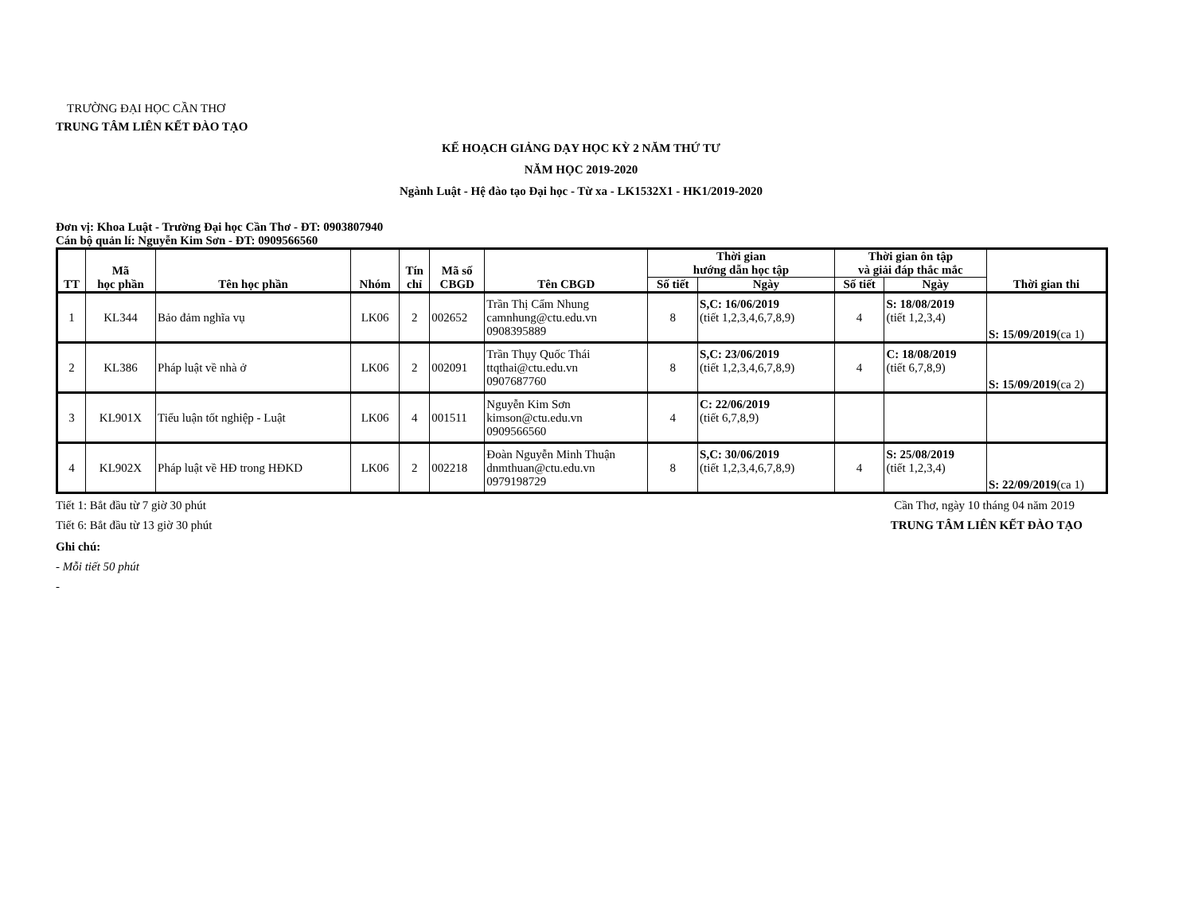TRƯỜNG ĐẠI HỌC CẦN THƠ
TRUNG TÂM LIÊN KẾT ĐÀO TẠO
KẾ HOẠCH GIẢNG DẠY HỌC KỲ 2 NĂM THỨ TƯ
NĂM HỌC 2019-2020
Ngành Luật - Hệ đào tạo Đại học - Từ xa - LK1532X1 - HK1/2019-2020
Đơn vị: Khoa Luật - Trường Đại học Cần Thơ - ĐT: 0903807940
Cán bộ quản lí: Nguyễn Kim Sơn - ĐT: 0909566560
| TT | Mã học phần | Tên học phần | Nhóm | Tín chỉ | Mã số CBGD | Tên CBGD | Thời gian hướng dẫn học tập | | Thời gian ôn tập và giải đáp thắc mắc | | Thời gian thi |
| --- | --- | --- | --- | --- | --- | --- | --- | --- | --- | --- | --- |
| | | | | | | | Số tiết | Ngày | Số tiết | Ngày | |
| 1 | KL344 | Bảo đảm nghĩa vụ | LK06 | 2 | 002652 | Trần Thị Cẩm Nhung camnhung@ctu.edu.vn 0908395889 | 8 | S,C: 16/06/2019 (tiết 1,2,3,4,6,7,8,9) | 4 | S: 18/08/2019 (tiết 1,2,3,4) | S: 15/09/2019 (ca 1) |
| 2 | KL386 | Pháp luật về nhà ở | LK06 | 2 | 002091 | Trần Thụy Quốc Thái ttqthai@ctu.edu.vn 0907687760 | 8 | S,C: 23/06/2019 (tiết 1,2,3,4,6,7,8,9) | 4 | C: 18/08/2019 (tiết 6,7,8,9) | S: 15/09/2019 (ca 2) |
| 3 | KL901X | Tiểu luận tốt nghiệp - Luật | LK06 | 4 | 001511 | Nguyễn Kim Sơn kimson@ctu.edu.vn 0909566560 | 4 | C: 22/06/2019 (tiết 6,7,8,9) | | | |
| 4 | KL902X | Pháp luật về HĐ trong HĐKD | LK06 | 2 | 002218 | Đoàn Nguyễn Minh Thuận dnmthuan@ctu.edu.vn 0979198729 | 8 | S,C: 30/06/2019 (tiết 1,2,3,4,6,7,8,9) | 4 | S: 25/08/2019 (tiết 1,2,3,4) | S: 22/09/2019 (ca 1) |
Tiết 1: Bắt đầu từ 7 giờ 30 phút
Cần Thơ, ngày 10 tháng 04 năm 2019
Tiết 6: Bắt đầu từ 13 giờ 30 phút
TRUNG TÂM LIÊN KẾT ĐÀO TẠO
Ghi chú:
- Mỗi tiết 50 phút
-